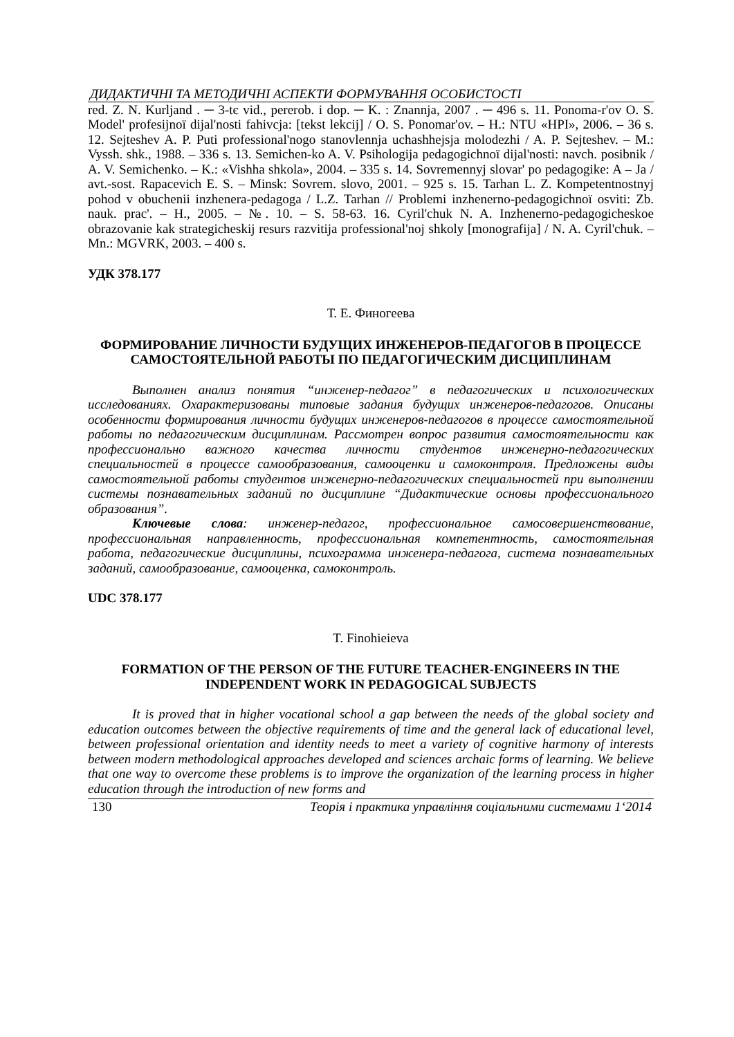ДИДАКТИЧНІ ТА МЕТОДИЧНІ АСПЕКТИ ФОРМУВАННЯ ОСОБИСТОСТІ
red. Z. N. Kurljand . ─ 3-tє vid., pererob. i dop. ─ K. : Znannja, 2007 . ─ 496 s. 11. Ponoma-r'ov O. S. Model' profesijnoї dijal'nosti fahivcja: [tekst lekcij] / O. S. Ponomar'ov. – H.: NTU «HPI», 2006. – 36 s. 12. Sejteshev A. P. Puti professional'nogo stanovlennja uchashhejsja molodezhi / A. P. Sejteshev. – M.: Vyssh. shk., 1988. – 336 s. 13. Semichen-ko A. V. Psihologija pedagogichnoї dijal'nosti: navch. posibnik / A. V. Semichenko. – K.: «Vishha shkola», 2004. – 335 s. 14. Sovremennyj slovar' po pedagogike: A – Ja / avt.-sost. Rapacevich E. S. – Minsk: Sovrem. slovo, 2001. – 925 s. 15. Tarhan L. Z. Kompetentnostnyj pohod v obuchenii inzhenera-pedagoga / L.Z. Tarhan // Problemi inzhenerno-pedagogichnoї osviti: Zb. nauk. prac'. – H., 2005. – №. 10. – S. 58-63. 16. Cyril'chuk N. A. Inzhenerno-pedagogicheskoe obrazovanie kak strategicheskij resurs razvitija professional'noj shkoly [monografija] / N. A. Cyril'chuk. – Mn.: MGVRK, 2003. – 400 s.
УДК 378.177
Т. Е. Финогеева
ФОРМИРОВАНИЕ ЛИЧНОСТИ БУДУЩИХ ИНЖЕНЕРОВ-ПЕДАГОГОВ В ПРОЦЕССЕ САМОСТОЯТЕЛЬНОЙ РАБОТЫ ПО ПЕДАГОГИЧЕСКИМ ДИСЦИПЛИНАМ
Выполнен анализ понятия “инженер-педагог” в педагогических и психологических исследованиях. Охарактеризованы типовые задания будущих инженеров-педагогов. Описаны особенности формирования личности будущих инженеров-педагогов в процессе самостоятельной работы по педагогическим дисциплинам. Рассмотрен вопрос развития самостоятельности как профессионально важного качества личности студентов инженерно-педагогических специальностей в процессе самообразования, самооценки и самоконтроля. Предложены виды самостоятельной работы студентов инженерно-педагогических специальностей при выполнении системы познавательных заданий по дисциплине “Дидактические основы профессионального образования”.
Ключевые слова: инженер-педагог, профессиональное самосовершенствование, профессиональная направленность, профессиональная компетентность, самостоятельная работа, педагогические дисциплины, психограмма инженера-педагога, система познавательных заданий, самообразование, самооценка, самоконтроль.
UDC 378.177
T. Finohieieva
FORMATION OF THE PERSON OF THE FUTURE TEACHER-ENGINEERS IN THE INDEPENDENT WORK IN PEDAGOGICAL SUBJECTS
It is proved that in higher vocational school a gap between the needs of the global society and education outcomes between the objective requirements of time and the general lack of educational level, between professional orientation and identity needs to meet a variety of cognitive harmony of interests between modern methodological approaches developed and sciences archaic forms of learning. We believe that one way to overcome these problems is to improve the organization of the learning process in higher education through the introduction of new forms and
130 Теорія і практика управління соціальними системами 1‘2014